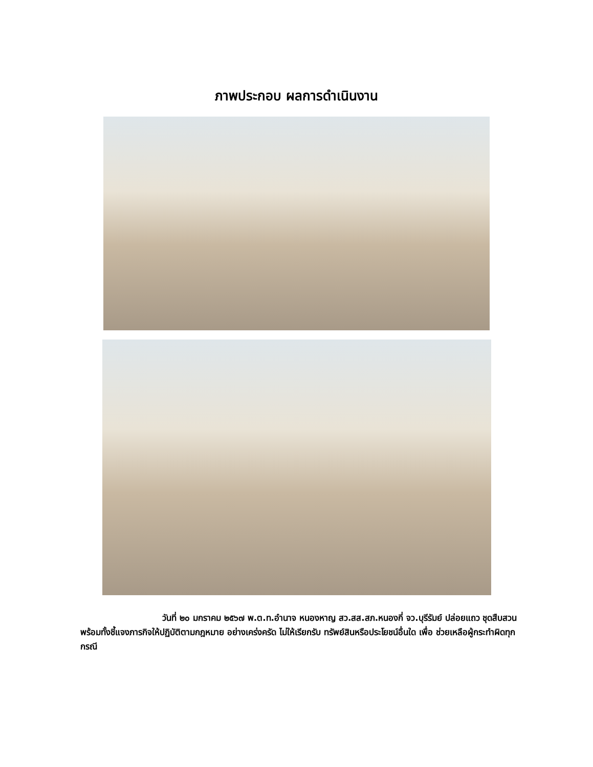ภาพประกอบ ผลการดำเนินงาน
วันที่ ๒๐ มกราคม ๒๕๖๗ พ.ต.ท.อำนาจ หนองหาญ สว.สส.สภ.หนองกี่ จว.บุรีรัมย์ ปล่อยแถว ชุดสืบสวน พร้อมทั้งชี้แจงภารกิจให้ปฏิบัติตามกฎหมาย อย่างเคร่งครัด ไม่ให้เรียกรับ ทรัพย์สินหรือประโยชน์อื่นใด เพื่อ ช่วยเหลือผู้กระทำผิดทุก กรณี